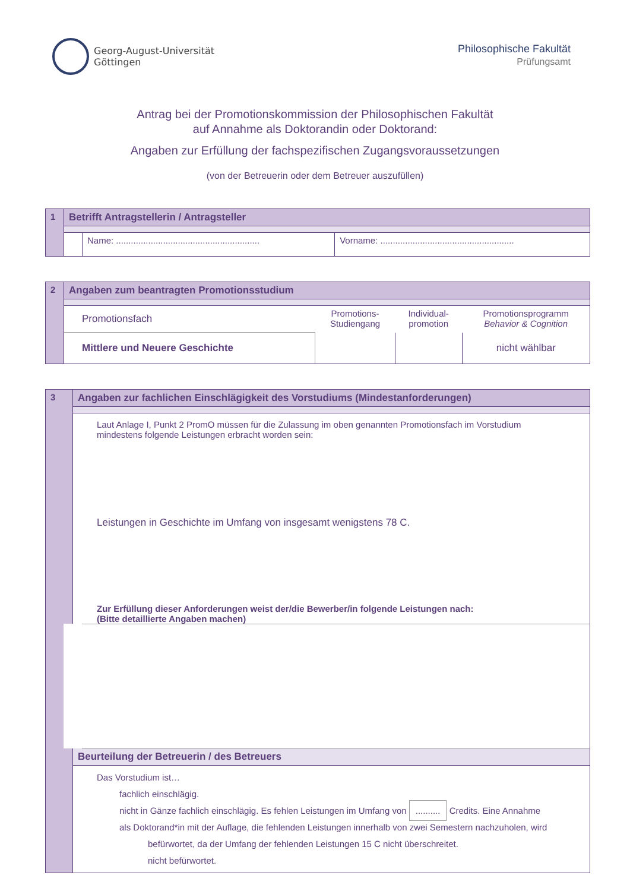Georg-August-Universität
Göttingen
Philosophische Fakultät
Prüfungsamt
Antrag bei der Promotionskommission der Philosophischen Fakultät
auf Annahme als Doktorandin oder Doktorand:
Angaben zur Erfüllung der fachspezifischen Zugangsvoraussetzungen
(von der Betreuerin oder dem Betreuer auszufüllen)
| 1 | Betrifft Antragstellerin / Antragsteller | | |
| | | Name: .......................................................... | Vorname: ...................................................... |
| 2 | Angaben zum beantragten Promotionsstudium | | | |
| | Promotionsfach | Promotions- Studiengang | Individual- promotion | Promotionsprogramm Behavior & Cognition |
| | Mittlere und Neuere Geschichte | | | nicht wählbar |
| 3 | Angaben zur fachlichen Einschlägigkeit des Vorstudiums (Mindestanforderungen) |
| | Laut Anlage I, Punkt 2 PromO müssen für die Zulassung im oben genannten Promotionsfach im Vorstudium mindestens folgende Leistungen erbracht worden sein: Leistungen in Geschichte im Umfang von insgesamt wenigstens 78 C. |
| | Zur Erfüllung dieser Anforderungen weist der/die Bewerber/in folgende Leistungen nach: (Bitte detaillierte Angaben machen) |
| | Beurteilung der Betreuerin / des Betreuers |
| | Das Vorstudium ist… fachlich einschlägig. nicht in Gänze fachlich einschlägig. Es fehlen Leistungen im Umfang von .......... Credits. Eine Annahme als Doktorand*in mit der Auflage, die fehlenden Leistungen innerhalb von zwei Semestern nachzuholen, wird befürwortet, da der Umfang der fehlenden Leistungen 15 C nicht überschreitet. nicht befürwortet. |